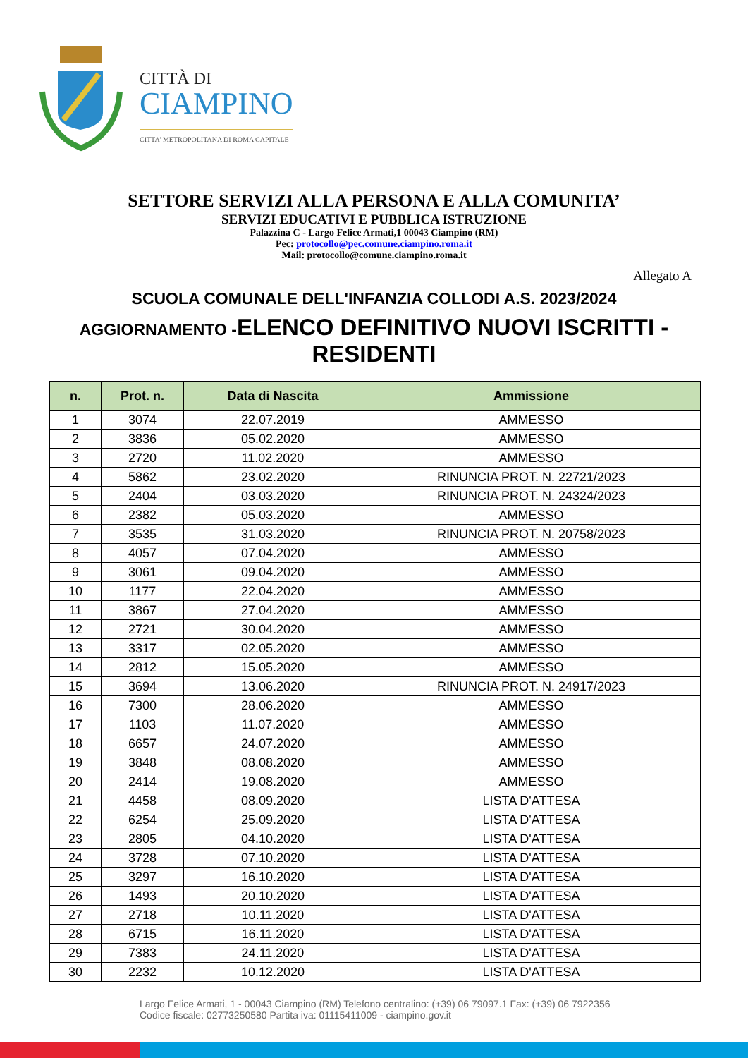CITTÀ DI
CIAMPINO
CITTA' METROPOLITANA DI ROMA CAPITALE
SETTORE SERVIZI ALLA PERSONA E ALLA COMUNITA’
SERVIZI EDUCATIVI E PUBBLICA ISTRUZIONE
Palazzina C - Largo Felice Armati,1 00043 Ciampino (RM)
Pec: protocollo@pec.comune.ciampino.roma.it
Mail: protocollo@comune.ciampino.roma.it
Allegato A
SCUOLA COMUNALE DELL'INFANZIA COLLODI A.S. 2023/2024
AGGIORNAMENTO -ELENCO DEFINITIVO NUOVI ISCRITTI -
RESIDENTI
| n. | Prot. n. | Data di Nascita | Ammissione |
| --- | --- | --- | --- |
| 1 | 3074 | 22.07.2019 | AMMESSO |
| 2 | 3836 | 05.02.2020 | AMMESSO |
| 3 | 2720 | 11.02.2020 | AMMESSO |
| 4 | 5862 | 23.02.2020 | RINUNCIA PROT. N. 22721/2023 |
| 5 | 2404 | 03.03.2020 | RINUNCIA PROT. N. 24324/2023 |
| 6 | 2382 | 05.03.2020 | AMMESSO |
| 7 | 3535 | 31.03.2020 | RINUNCIA PROT. N. 20758/2023 |
| 8 | 4057 | 07.04.2020 | AMMESSO |
| 9 | 3061 | 09.04.2020 | AMMESSO |
| 10 | 1177 | 22.04.2020 | AMMESSO |
| 11 | 3867 | 27.04.2020 | AMMESSO |
| 12 | 2721 | 30.04.2020 | AMMESSO |
| 13 | 3317 | 02.05.2020 | AMMESSO |
| 14 | 2812 | 15.05.2020 | AMMESSO |
| 15 | 3694 | 13.06.2020 | RINUNCIA PROT. N. 24917/2023 |
| 16 | 7300 | 28.06.2020 | AMMESSO |
| 17 | 1103 | 11.07.2020 | AMMESSO |
| 18 | 6657 | 24.07.2020 | AMMESSO |
| 19 | 3848 | 08.08.2020 | AMMESSO |
| 20 | 2414 | 19.08.2020 | AMMESSO |
| 21 | 4458 | 08.09.2020 | LISTA D'ATTESA |
| 22 | 6254 | 25.09.2020 | LISTA D'ATTESA |
| 23 | 2805 | 04.10.2020 | LISTA D'ATTESA |
| 24 | 3728 | 07.10.2020 | LISTA D'ATTESA |
| 25 | 3297 | 16.10.2020 | LISTA D'ATTESA |
| 26 | 1493 | 20.10.2020 | LISTA D'ATTESA |
| 27 | 2718 | 10.11.2020 | LISTA D'ATTESA |
| 28 | 6715 | 16.11.2020 | LISTA D'ATTESA |
| 29 | 7383 | 24.11.2020 | LISTA D'ATTESA |
| 30 | 2232 | 10.12.2020 | LISTA D'ATTESA |
Largo Felice Armati, 1 - 00043 Ciampino (RM) Telefono centralino: (+39) 06 79097.1 Fax: (+39) 06 7922356
Codice fiscale: 02773250580 Partita iva: 01115411009 - ciampino.gov.it